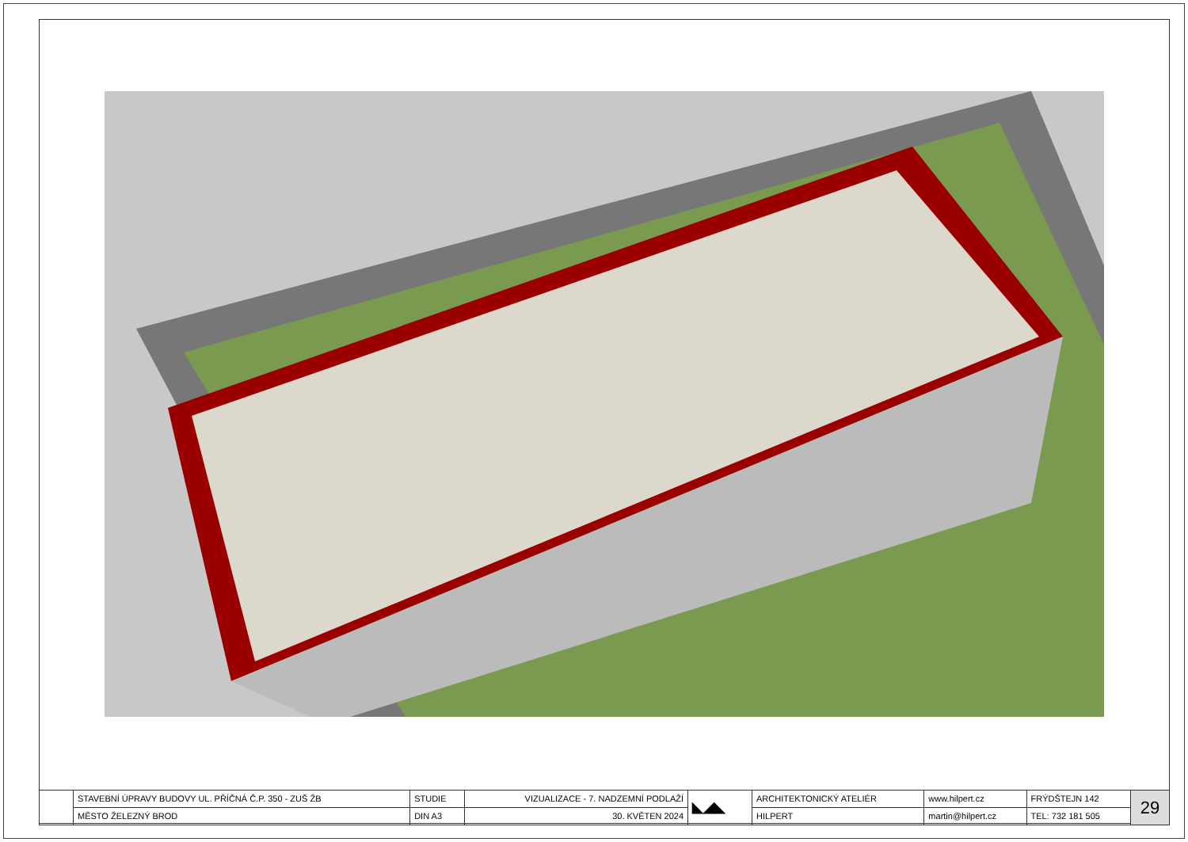| | STAVEBNÍ ÚPRAVY BUDOVY UL. PŘÍČNÁ Č.P. 350 - ZUŠ ŽB | STUDIE | VIZUALIZACE - 7. NADZEMNÍ PODLAŽÍ | ◣◢◣ | ARCHITEKTONICKÝ ATELIÉR | www.hilpert.cz | FRÝDŠTEJN 142 | 29 |
| | MĚSTO ŽELEZNÝ BROD | DIN A3 | 30. KVĚTEN 2024 | | HILPERT | martin@hilpert.cz | TEL: 732 181 505 | |